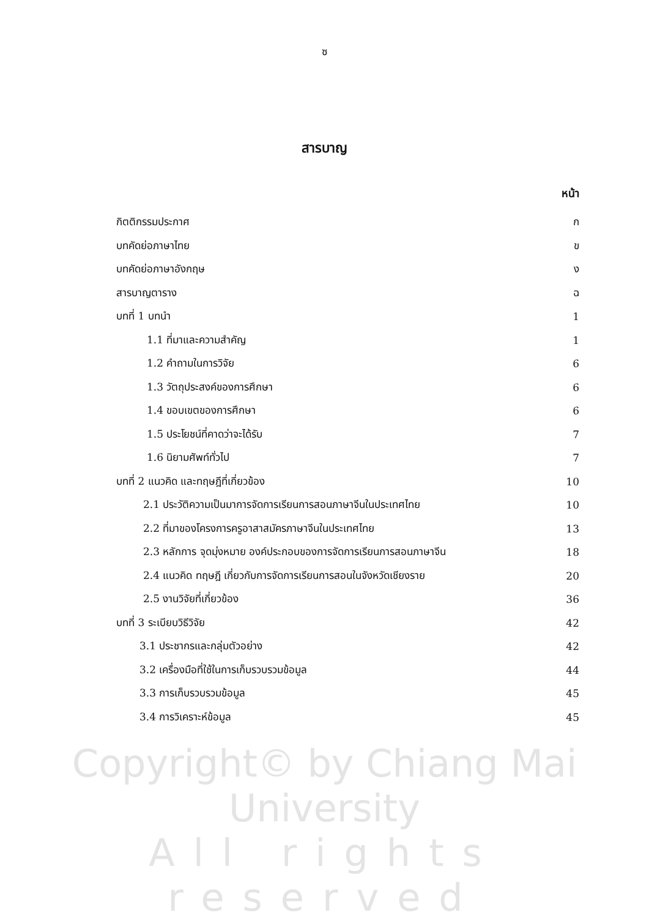ซ
สารบาญ
หน้า
กิตติกรรมประกาศ ก
บทคัดย่อภาษาไทย ข
บทคัดย่อภาษาอังกฤษ ง
สารบาญตาราง ฉ
บทที่ 1 บทนำ 1
1.1 ที่มาและความสำคัญ 1
1.2 คำถามในการวิจัย 6
1.3 วัตถุประสงค์ของการศึกษา 6
1.4 ขอบเขตของการศึกษา 6
1.5 ประโยชน์ที่คาดว่าจะได้รับ 7
1.6 นิยามศัพท์ทั่วไป 7
บทที่ 2 แนวคิด และทฤษฎีที่เกี่ยวข้อง 10
2.1 ประวัติความเป็นมาการจัดการเรียนการสอนภาษาจีนในประเทศไทย 10
2.2 ที่มาของโครงการครูอาสาสมัครภาษาจีนในประเทศไทย 13
2.3 หลักการ จุดมุ่งหมาย องค์ประกอบของการจัดการเรียนการสอนภาษาจีน 18
2.4 แนวคิด ทฤษฎี เกี่ยวกับการจัดการเรียนการสอนในจังหวัดเชียงราย 20
2.5 งานวิจัยที่เกี่ยวข้อง 36
บทที่ 3 ระเบียบวิธีวิจัย 42
3.1 ประชากรและกลุ่มตัวอย่าง 42
3.2 เครื่องมือที่ใช้ในการเก็บรวบรวมข้อมูล 44
3.3 การเก็บรวบรวมข้อมูล 45
3.4 การวิเคราะห์ข้อมูล 45
Copyright© by Chiang Mai University
All rights reserved